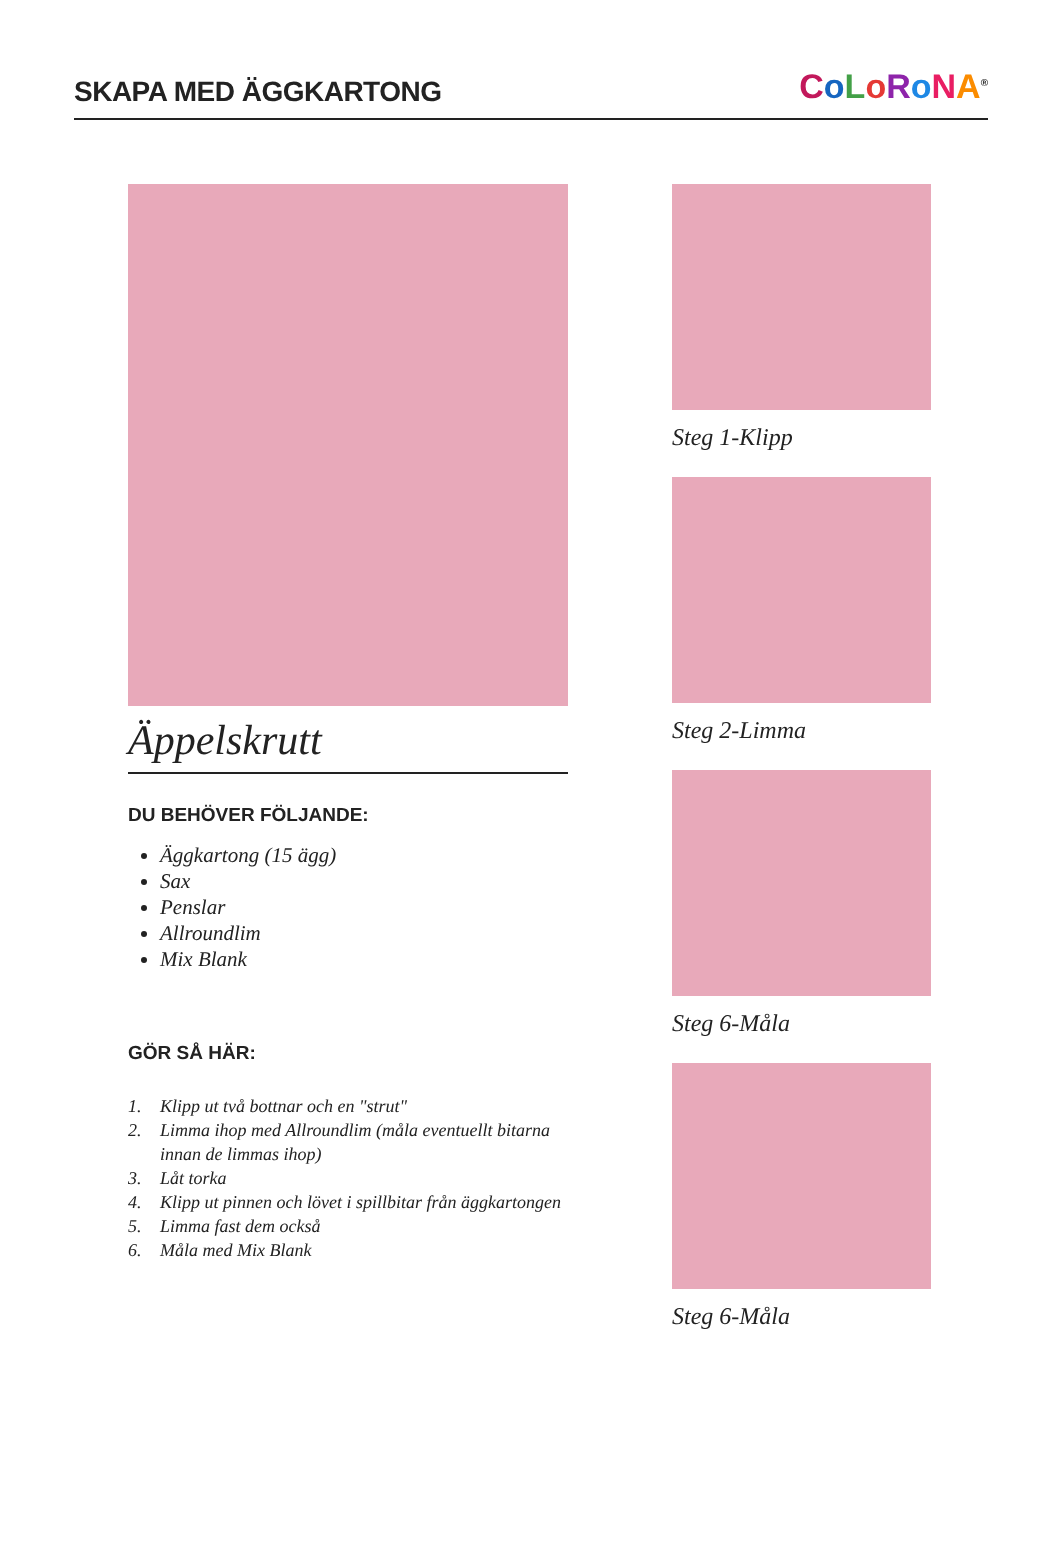SKAPA MED ÄGGKARTONG
CoLoRoNA<sup>®</sup>
Äppelskrutt
DU BEHÖVER FÖLJANDE:
Äggkartong (15 ägg)
Sax
Penslar
Allroundlim
Mix Blank
GÖR SÅ HÄR:
1. Klipp ut två bottnar och en "strut"
2. Limma ihop med Allroundlim (måla eventuellt bitarna innan de limmas ihop)
3. Låt torka
4. Klipp ut pinnen och lövet i spillbitar från äggkartongen
5. Limma fast dem också
6. Måla med Mix Blank
Steg 1-Klipp
Steg 2-Limma
Steg 6-Måla
Steg 6-Måla